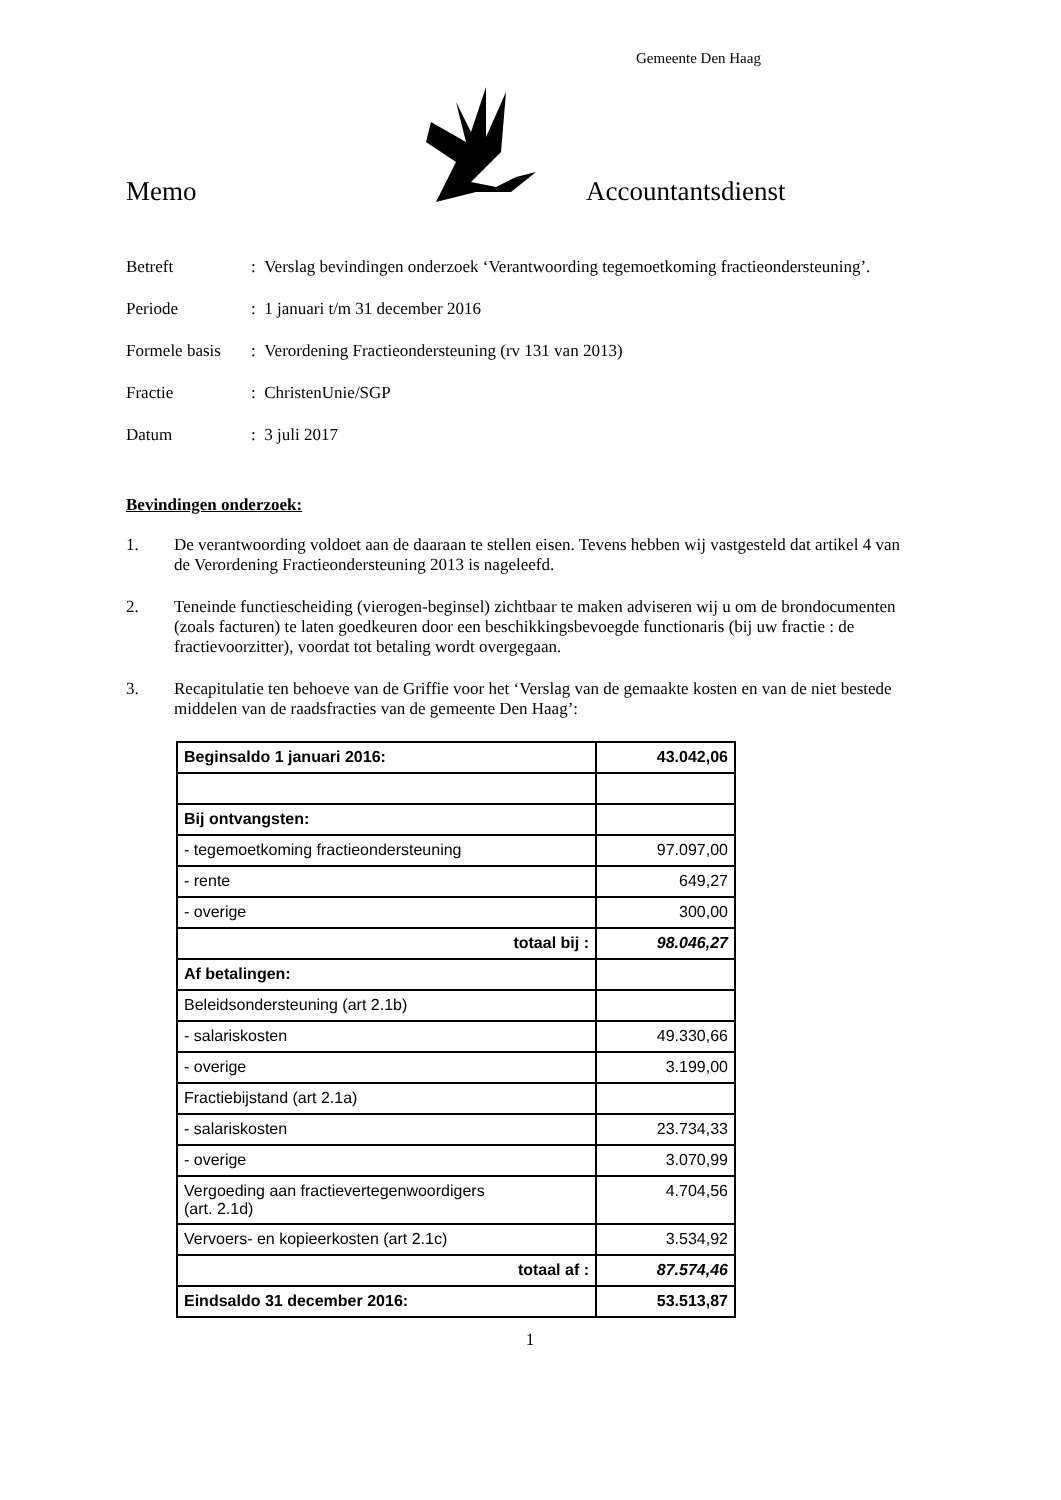Gemeente Den Haag
Memo
Accountantsdienst
Betreft: Verslag bevindingen onderzoek ‘Verantwoording tegemoetkoming fractieondersteuning’.
Periode: 1 januari t/m 31 december 2016
Formele basis: Verordening Fractieondersteuning (rv 131 van 2013)
Fractie: ChristenUnie/SGP
Datum: 3 juli 2017
Bevindingen onderzoek:
1. De verantwoording voldoet aan de daaraan te stellen eisen. Tevens hebben wij vastgesteld dat artikel 4 van de Verordening Fractieondersteuning 2013 is nageleefd.
2. Teneinde functiescheiding (vierogen-beginsel) zichtbaar te maken adviseren wij u om de brondocumenten (zoals facturen) te laten goedkeuren door een beschikkingsbevoegde functionaris (bij uw fractie : de fractievoorzitter), voordat tot betaling wordt overgegaan.
3. Recapitulatie ten behoeve van de Griffie voor het ‘Verslag van de gemaakte kosten en van de niet bestede middelen van de raadsfracties van de gemeente Den Haag’:
| Beginsaldo 1 januari 2016: | 43.042,06 |
| Bij ontvangsten: | |
| - tegemoetkoming fractieondersteuning | 97.097,00 |
| - rente | 649,27 |
| - overige | 300,00 |
| totaal bij : | 98.046,27 |
| Af betalingen: | |
| Beleidsondersteuning (art 2.1b) | |
| - salariskosten | 49.330,66 |
| - overige | 3.199,00 |
| Fractiebijstand (art 2.1a) | |
| - salariskosten | 23.734,33 |
| - overige | 3.070,99 |
| Vergoeding aan fractievertegenwoordigers (art. 2.1d) | 4.704,56 |
| Vervoers- en kopieerkosten (art 2.1c) | 3.534,92 |
| totaal af : | 87.574,46 |
| Eindsaldo 31 december 2016: | 53.513,87 |
1